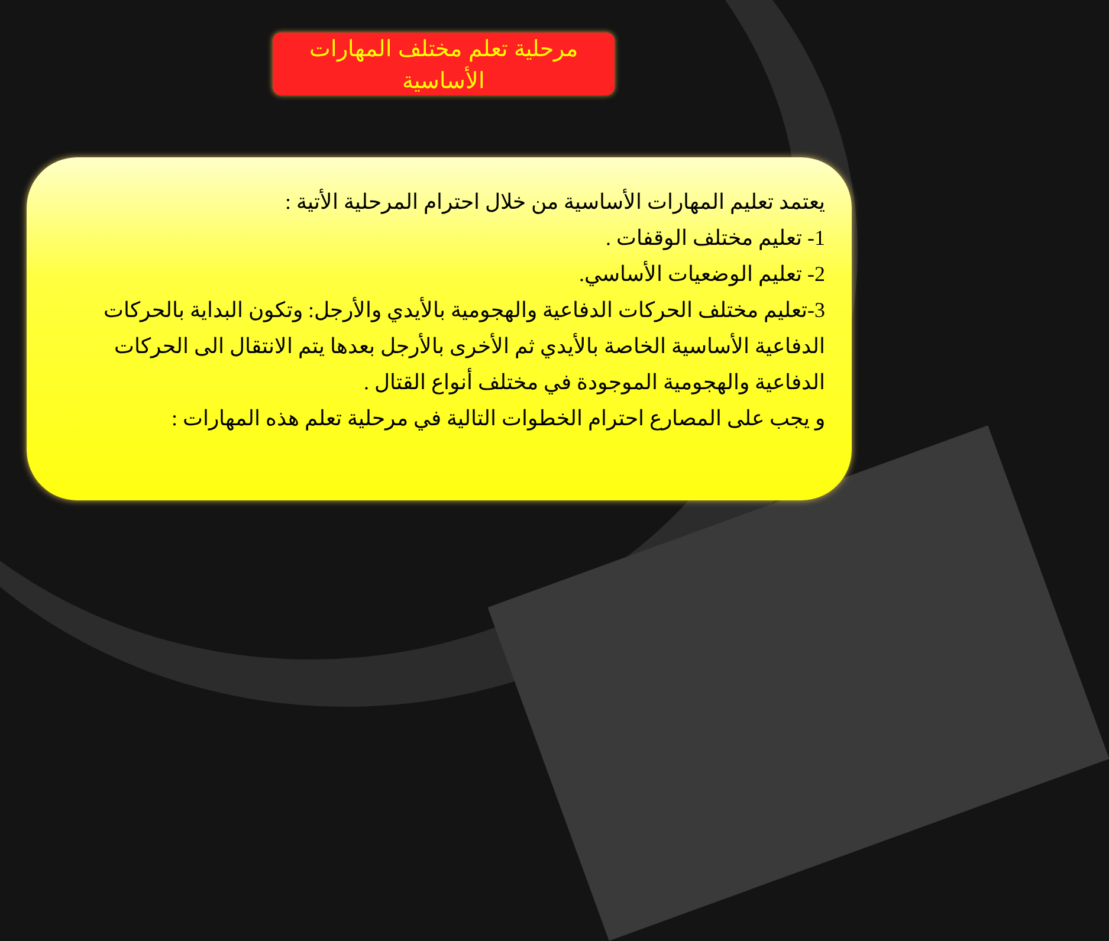مرحلية تعلم مختلف المهارات
الأساسية
يعتمد تعليم المهارات الأساسية من خلال احترام المرحلية الأتية :
1- تعليم مختلف الوقفات .
2- تعليم الوضعيات الأساسي.
3-تعليم مختلف الحركات الدفاعية والهجومية بالأيدي والأرجل: وتكون البداية بالحركات الدفاعية الأساسية الخاصة بالأيدي ثم الأخرى بالأرجل بعدها يتم الانتقال الى الحركات الدفاعية والهجومية الموجودة في مختلف أنواع القتال .
و يجب على المصارع احترام الخطوات التالية في مرحلية تعلم هذه المهارات :